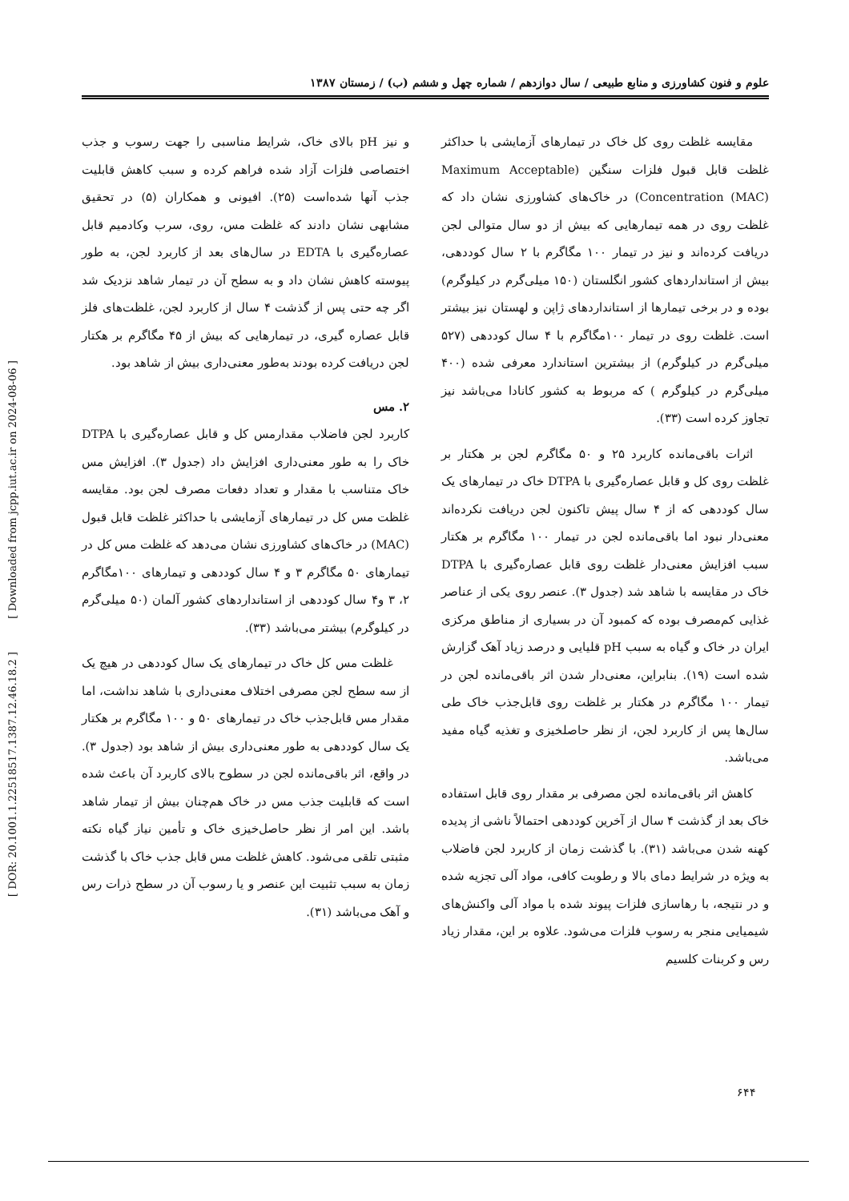[ DOR: 20.1001.1.22518517.1387.12.46.18.2 ] [ Downloaded from jcpp.iut.ac.ir on 2024-08-06 ]
علوم و فنون کشاورزی و منابع طبیعی / سال دوازدهم / شماره چهل و ششم (ب) / زمستان ۱۳۸۷
مقایسه غلظت روی کل خاک در تیمارهای آزمایشی با حداکثر غلظت قابل قبول فلزات سنگین (Maximum Acceptable Concentration (MAC)) در خاک‌های کشاورزی نشان داد که غلظت روی در همه تیمارهایی که بیش از دو سال متوالی لجن دریافت کرده‌اند و نیز در تیمار ۱۰۰ مگاگرم با ۲ سال کوددهی، بیش از استانداردهای کشور انگلستان (۱۵۰ میلی‌گرم در کیلوگرم) بوده و در برخی تیمارها از استانداردهای ژاپن و لهستان نیز بیشتر است. غلظت روی در تیمار ۱۰۰مگاگرم با ۴ سال کوددهی (۵۲۷ میلی‌گرم در کیلوگرم) از بیشترین استاندارد معرفی شده (۴۰۰ میلی‌گرم در کیلوگرم ) که مربوط به کشور کانادا می‌باشد نیز تجاوز کرده است (۳۳).
اثرات باقی‌مانده کاربرد ۲۵ و ۵۰ مگاگرم لجن بر هکتار بر غلظت روی کل و قابل عصاره‌گیری با DTPA خاک در تیمارهای یک سال کوددهی که از ۴ سال پیش تاکنون لجن دریافت نکرده‌اند معنی‌دار نبود اما باقی‌مانده لجن در تیمار ۱۰۰ مگاگرم بر هکتار سبب افزایش معنی‌دار غلظت روی قابل عصاره‌گیری با DTPA خاک در مقایسه با شاهد شد (جدول ۳). عنصر روی یکی از عناصر غذایی کم‌مصرف بوده که کمبود آن در بسیاری از مناطق مرکزی ایران در خاک و گیاه به سبب pH قلیایی و درصد زیاد آهک گزارش شده است (۱۹). بنابراین، معنی‌دار شدن اثر باقی‌مانده لجن در تیمار ۱۰۰ مگاگرم در هکتار بر غلظت روی قابل‌جذب خاک طی سال‌ها پس از کاربرد لجن، از نظر حاصلخیزی و تغذیه گیاه مفید می‌باشد.
کاهش اثر باقی‌مانده لجن مصرفی بر مقدار روی قابل استفاده خاک بعد از گذشت ۴ سال از آخرین کوددهی احتمالاً ناشی از پدیده کهنه شدن می‌باشد (۳۱). با گذشت زمان از کاربرد لجن فاضلاب به ویژه در شرایط دمای بالا و رطوبت کافی، مواد آلی تجزیه شده و در نتیجه، با رهاسازی فلزات پیوند شده با مواد آلی واکنش‌های شیمیایی منجر به رسوب فلزات می‌شود. علاوه بر این، مقدار زیاد رس و کربنات کلسیم
و نیز pH بالای خاک، شرایط مناسبی را جهت رسوب و جذب اختصاصی فلزات آزاد شده فراهم کرده و سبب کاهش قابلیت جذب آنها شده‌است (۲۵). افیونی و همکاران (۵) در تحقیق مشابهی نشان دادند که غلظت مس، روی، سرب وکادمیم قابل عصاره‌گیری با EDTA در سال‌های بعد از کاربرد لجن، به طور پیوسته کاهش نشان داد و به سطح آن در تیمار شاهد نزدیک شد اگر چه حتی پس از گذشت ۴ سال از کاربرد لجن، غلظت‌های فلز قابل عصاره گیری، در تیمارهایی که بیش از ۴۵ مگاگرم بر هکتار لجن دریافت کرده بودند به‌طور معنی‌داری بیش از شاهد بود.
۲. مس
کاربرد لجن فاضلاب مقدارمس کل و قابل عصاره‌گیری با DTPA خاک را به طور معنی‌داری افزایش داد (جدول ۳). افزایش مس خاک متناسب با مقدار و تعداد دفعات مصرف لجن بود. مقایسه غلظت مس کل در تیمارهای آزمایشی با حداکثر غلظت قابل قبول (MAC) در خاک‌های کشاورزی نشان می‌دهد که غلظت مس کل در تیمارهای ۵۰ مگاگرم ۳ و ۴ سال کوددهی و تیمارهای ۱۰۰مگاگرم ۲، ۳ و۴ سال کوددهی از استانداردهای کشور آلمان (۵۰ میلی‌گرم در کیلوگرم) بیشتر می‌باشد (۳۳).
غلظت مس کل خاک در تیمارهای یک سال کوددهی در هیچ یک از سه سطح لجن مصرفی اختلاف معنی‌داری با شاهد نداشت، اما مقدار مس قابل‌جذب خاک در تیمارهای ۵۰ و ۱۰۰ مگاگرم بر هکتار یک سال کوددهی به طور معنی‌داری بیش از شاهد بود (جدول ۳). در واقع، اثر باقی‌مانده لجن در سطوح بالای کاربرد آن باعث شده است که قابلیت جذب مس در خاک هم‌چنان بیش از تیمار شاهد باشد. این امر از نظر حاصل‌خیزی خاک و تأمین نیاز گیاه نکته مثبتی تلقی می‌شود. کاهش غلظت مس قابل جذب خاک با گذشت زمان به سبب تثبیت این عنصر و یا رسوب آن در سطح ذرات رس و آهک می‌باشد (۳۱).
۶۴۴